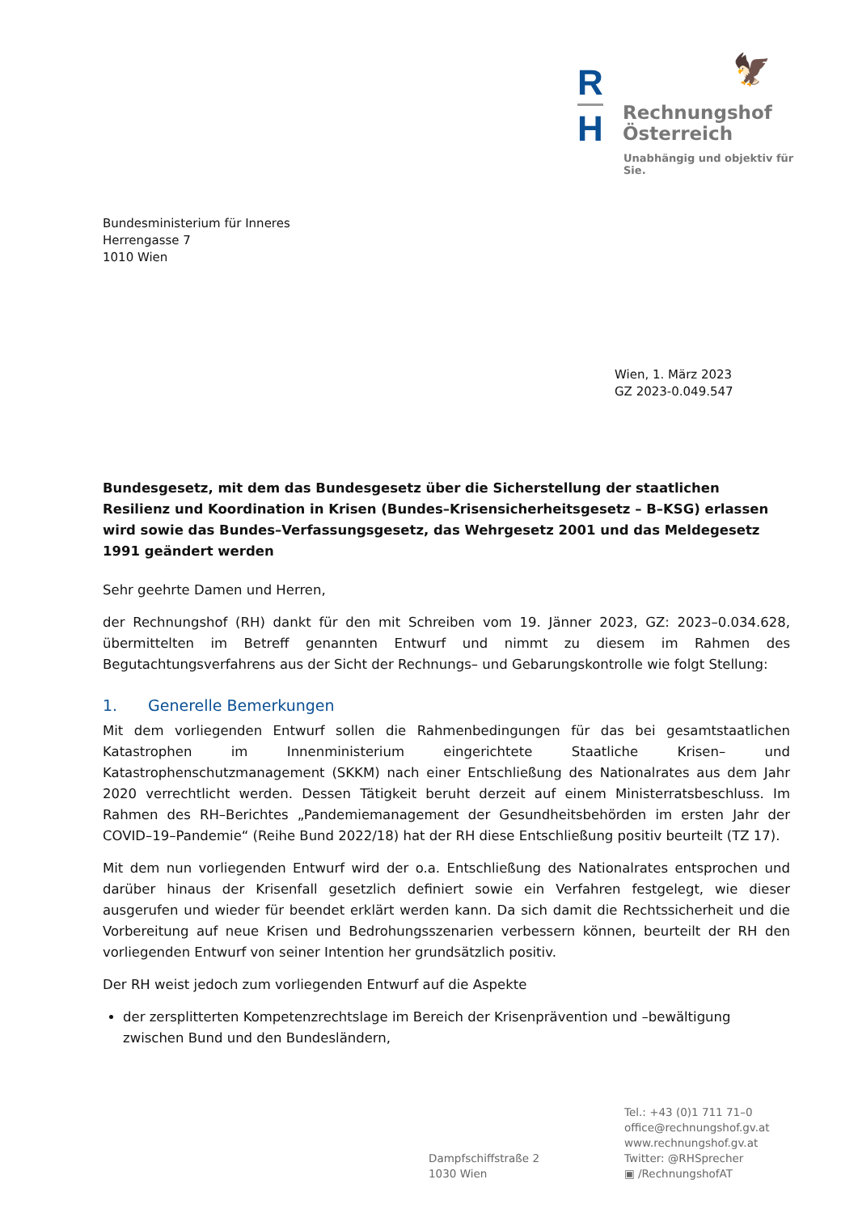R
H
🦅
Rechnungshof
Österreich
Unabhängig und objektiv für Sie.
Bundesministerium für Inneres
Herrengasse 7
1010 Wien
Wien, 1. März 2023
GZ 2023-0.049.547
Bundesgesetz, mit dem das Bundesgesetz über die Sicherstellung der staatlichen Resilienz und Koordination in Krisen (Bundes–Krisensicherheitsgesetz – B–KSG) erlassen wird sowie das Bundes–Verfassungsgesetz, das Wehrgesetz 2001 und das Meldegesetz 1991 geändert werden
Sehr geehrte Damen und Herren,
der Rechnungshof (RH) dankt für den mit Schreiben vom 19. Jänner 2023, GZ: 2023–0.034.628, übermittelten im Betreff genannten Entwurf und nimmt zu diesem im Rahmen des Begutachtungsverfahrens aus der Sicht der Rechnungs– und Gebarungskontrolle wie folgt Stellung:
1. Generelle Bemerkungen
Mit dem vorliegenden Entwurf sollen die Rahmenbedingungen für das bei gesamtstaatlichen Katastrophen im Innenministerium eingerichtete Staatliche Krisen– und Katastrophenschutzmanagement (SKKM) nach einer Entschließung des Nationalrates aus dem Jahr 2020 verrechtlicht werden. Dessen Tätigkeit beruht derzeit auf einem Ministerratsbeschluss. Im Rahmen des RH–Berichtes „Pandemiemanagement der Gesundheitsbehörden im ersten Jahr der COVID–19–Pandemie“ (Reihe Bund 2022/18) hat der RH diese Entschließung positiv beurteilt (TZ 17).
Mit dem nun vorliegenden Entwurf wird der o.a. Entschließung des Nationalrates entsprochen und darüber hinaus der Krisenfall gesetzlich definiert sowie ein Verfahren festgelegt, wie dieser ausgerufen und wieder für beendet erklärt werden kann. Da sich damit die Rechtssicherheit und die Vorbereitung auf neue Krisen und Bedrohungsszenarien verbessern können, beurteilt der RH den vorliegenden Entwurf von seiner Intention her grundsätzlich positiv.
Der RH weist jedoch zum vorliegenden Entwurf auf die Aspekte
der zersplitterten Kompetenzrechtslage im Bereich der Krisenprävention und –bewältigung zwischen Bund und den Bundesländern,
Dampfschiffstraße 2
1030 Wien
Tel.: +43 (0)1 711 71–0
office@rechnungshof.gv.at
www.rechnungshof.gv.at
Twitter: @RHSprecher
▣ /RechnungshofAT